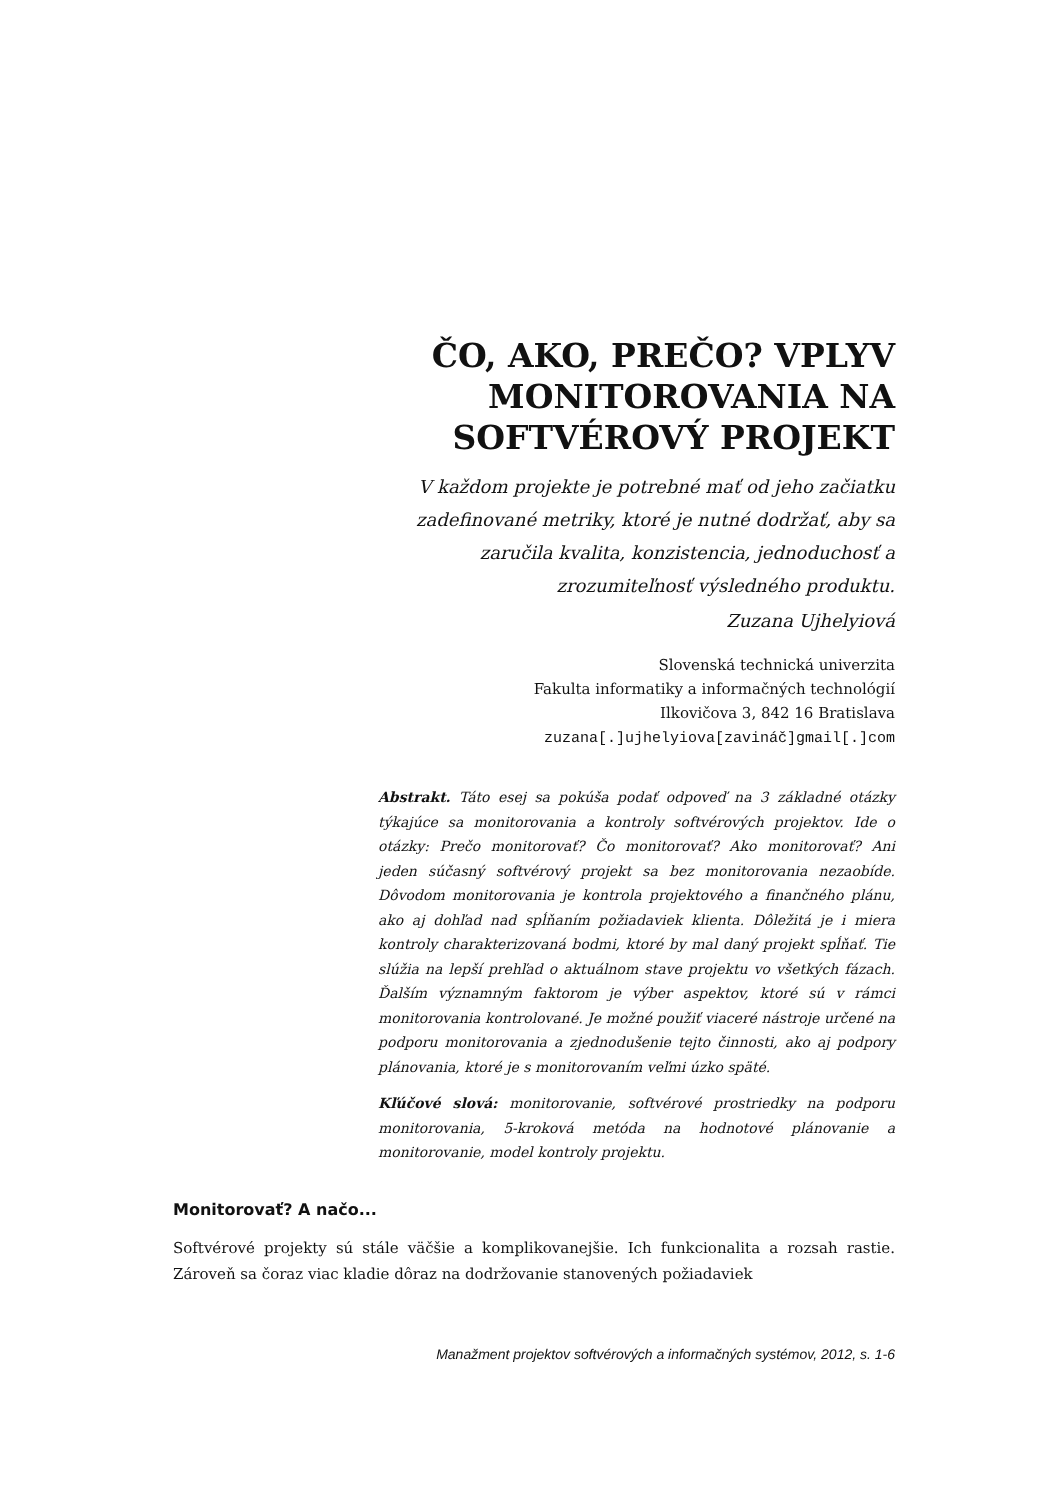ČO, AKO, PREČO? VPLYV
MONITOROVANIA NA
SOFTVÉROVÝ PROJEKT
V každom projekte je potrebné mať od jeho začiatku zadefinované metriky, ktoré je nutné dodržať, aby sa zaručila kvalita, konzistencia, jednoduchosť a zrozumiteľnosť výsledného produktu.
Zuzana Ujhelyiová
Slovenská technická univerzita
Fakulta informatiky a informačných technológií
Ilkovičova 3, 842 16 Bratislava
zuzana[.]ujhelyiova[zavináč]gmail[.]com
Abstrakt. Táto esej sa pokúša podať odpoveď na 3 základné otázky týkajúce sa monitorovania a kontroly softvérových projektov. Ide o otázky: Prečo monitorovať? Čo monitorovať? Ako monitorovať? Ani jeden súčasný softvérový projekt sa bez monitorovania nezaobíde. Dôvodom monitorovania je kontrola projektového a finančného plánu, ako aj dohľad nad spĺňaním požiadaviek klienta. Dôležitá je i miera kontroly charakterizovaná bodmi, ktoré by mal daný projekt spĺňať. Tie slúžia na lepší prehľad o aktuálnom stave projektu vo všetkých fázach. Ďalším významným faktorom je výber aspektov, ktoré sú v rámci monitorovania kontrolované. Je možné použiť viaceré nástroje určené na podporu monitorovania a zjednodušenie tejto činnosti, ako aj podpory plánovania, ktoré je s monitorovaním veľmi úzko späté.
Kľúčové slová: monitorovanie, softvérové prostriedky na podporu monitorovania, 5-kroková metóda na hodnotové plánovanie a monitorovanie, model kontroly projektu.
Monitorovať? A načo...
Softvérové projekty sú stále väčšie a komplikovanejšie. Ich funkcionalita a rozsah rastie. Zároveň sa čoraz viac kladie dôraz na dodržovanie stanovených požiadaviek
Manažment projektov softvérových a informačných systémov, 2012, s. 1-6